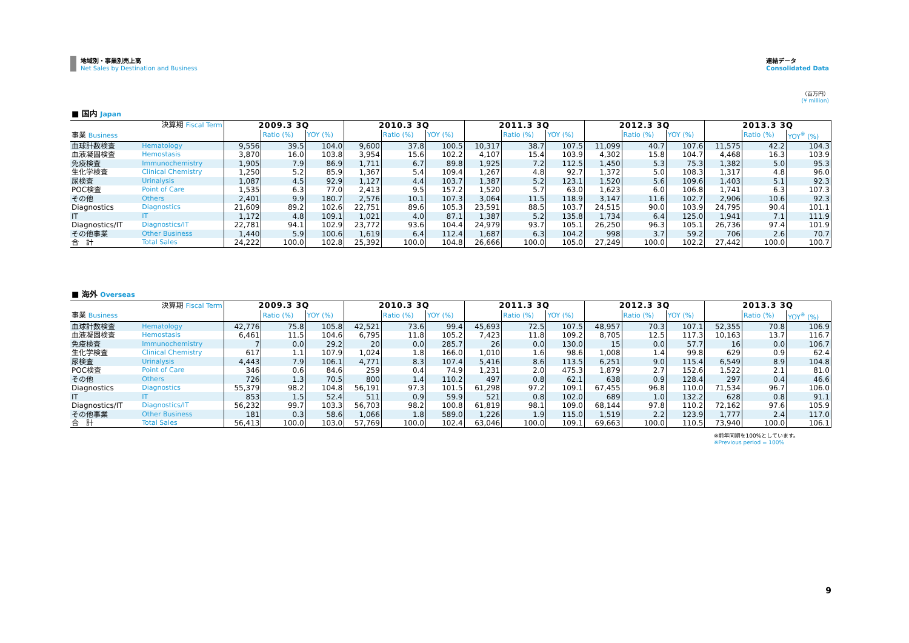地域別・事業別売上高
Net Sales by Destination and Business
連結データ
Consolidated Data
（百万円）
(¥ million)
■ 国内 Japan
| 決算期 Fiscal Term | | 2009.3 3Q | | | 2010.3 3Q | | | 2011.3 3Q | | | 2012.3 3Q | | | 2013.3 3Q | | |
| 事業 Business | | | Ratio (%) | YOY (%) | | Ratio (%) | YOY (%) | | Ratio (%) | YOY (%) | | Ratio (%) | YOY (%) | | Ratio (%) | YOY<sup>※</sup> (%) |
| 血球計数検査 | Hematology | 9,556 | 39.5 | 104.0 | 9,600 | 37.8 | 100.5 | 10,317 | 38.7 | 107.5 | 11,099 | 40.7 | 107.6 | 11,575 | 42.2 | 104.3 |
| 血液凝固検査 | Hemostasis | 3,870 | 16.0 | 103.8 | 3,954 | 15.6 | 102.2 | 4,107 | 15.4 | 103.9 | 4,302 | 15.8 | 104.7 | 4,468 | 16.3 | 103.9 |
| 免疫検査 | Immunochemistry | 1,905 | 7.9 | 86.9 | 1,711 | 6.7 | 89.8 | 1,925 | 7.2 | 112.5 | 1,450 | 5.3 | 75.3 | 1,382 | 5.0 | 95.3 |
| 生化学検査 | Clinical Chemistry | 1,250 | 5.2 | 85.9 | 1,367 | 5.4 | 109.4 | 1,267 | 4.8 | 92.7 | 1,372 | 5.0 | 108.3 | 1,317 | 4.8 | 96.0 |
| 尿検査 | Urinalysis | 1,087 | 4.5 | 92.9 | 1,127 | 4.4 | 103.7 | 1,387 | 5.2 | 123.1 | 1,520 | 5.6 | 109.6 | 1,403 | 5.1 | 92.3 |
| POC検査 | Point of Care | 1,535 | 6.3 | 77.0 | 2,413 | 9.5 | 157.2 | 1,520 | 5.7 | 63.0 | 1,623 | 6.0 | 106.8 | 1,741 | 6.3 | 107.3 |
| その他 | Others | 2,401 | 9.9 | 180.7 | 2,576 | 10.1 | 107.3 | 3,064 | 11.5 | 118.9 | 3,147 | 11.6 | 102.7 | 2,906 | 10.6 | 92.3 |
| Diagnostics | Diagnostics | 21,609 | 89.2 | 102.6 | 22,751 | 89.6 | 105.3 | 23,591 | 88.5 | 103.7 | 24,515 | 90.0 | 103.9 | 24,795 | 90.4 | 101.1 |
| IT | IT | 1,172 | 4.8 | 109.1 | 1,021 | 4.0 | 87.1 | 1,387 | 5.2 | 135.8 | 1,734 | 6.4 | 125.0 | 1,941 | 7.1 | 111.9 |
| Diagnostics/IT | Diagnostics/IT | 22,781 | 94.1 | 102.9 | 23,772 | 93.6 | 104.4 | 24,979 | 93.7 | 105.1 | 26,250 | 96.3 | 105.1 | 26,736 | 97.4 | 101.9 |
| その他事業 | Other Business | 1,440 | 5.9 | 100.6 | 1,619 | 6.4 | 112.4 | 1,687 | 6.3 | 104.2 | 998 | 3.7 | 59.2 | 706 | 2.6 | 70.7 |
| 合 計 | Total Sales | 24,222 | 100.0 | 102.8 | 25,392 | 100.0 | 104.8 | 26,666 | 100.0 | 105.0 | 27,249 | 100.0 | 102.2 | 27,442 | 100.0 | 100.7 |
■ 海外 Overseas
| 決算期 Fiscal Term | | 2009.3 3Q | | | 2010.3 3Q | | | 2011.3 3Q | | | 2012.3 3Q | | | 2013.3 3Q | | |
| 事業 Business | | | Ratio (%) | YOY (%) | | Ratio (%) | YOY (%) | | Ratio (%) | YOY (%) | | Ratio (%) | YOY (%) | | Ratio (%) | YOY<sup>※</sup> (%) |
| 血球計数検査 | Hematology | 42,776 | 75.8 | 105.8 | 42,521 | 73.6 | 99.4 | 45,693 | 72.5 | 107.5 | 48,957 | 70.3 | 107.1 | 52,355 | 70.8 | 106.9 |
| 血液凝固検査 | Hemostasis | 6,461 | 11.5 | 104.6 | 6,795 | 11.8 | 105.2 | 7,423 | 11.8 | 109.2 | 8,705 | 12.5 | 117.3 | 10,163 | 13.7 | 116.7 |
| 免疫検査 | Immunochemistry | 7 | 0.0 | 29.2 | 20 | 0.0 | 285.7 | 26 | 0.0 | 130.0 | 15 | 0.0 | 57.7 | 16 | 0.0 | 106.7 |
| 生化学検査 | Clinical Chemistry | 617 | 1.1 | 107.9 | 1,024 | 1.8 | 166.0 | 1,010 | 1.6 | 98.6 | 1,008 | 1.4 | 99.8 | 629 | 0.9 | 62.4 |
| 尿検査 | Urinalysis | 4,443 | 7.9 | 106.1 | 4,771 | 8.3 | 107.4 | 5,416 | 8.6 | 113.5 | 6,251 | 9.0 | 115.4 | 6,549 | 8.9 | 104.8 |
| POC検査 | Point of Care | 346 | 0.6 | 84.6 | 259 | 0.4 | 74.9 | 1,231 | 2.0 | 475.3 | 1,879 | 2.7 | 152.6 | 1,522 | 2.1 | 81.0 |
| その他 | Others | 726 | 1.3 | 70.5 | 800 | 1.4 | 110.2 | 497 | 0.8 | 62.1 | 638 | 0.9 | 128.4 | 297 | 0.4 | 46.6 |
| Diagnostics | Diagnostics | 55,379 | 98.2 | 104.8 | 56,191 | 97.3 | 101.5 | 61,298 | 97.2 | 109.1 | 67,455 | 96.8 | 110.0 | 71,534 | 96.7 | 106.0 |
| IT | IT | 853 | 1.5 | 52.4 | 511 | 0.9 | 59.9 | 521 | 0.8 | 102.0 | 689 | 1.0 | 132.2 | 628 | 0.8 | 91.1 |
| Diagnostics/IT | Diagnostics/IT | 56,232 | 99.7 | 103.3 | 56,703 | 98.2 | 100.8 | 61,819 | 98.1 | 109.0 | 68,144 | 97.8 | 110.2 | 72,162 | 97.6 | 105.9 |
| その他事業 | Other Business | 181 | 0.3 | 58.6 | 1,066 | 1.8 | 589.0 | 1,226 | 1.9 | 115.0 | 1,519 | 2.2 | 123.9 | 1,777 | 2.4 | 117.0 |
| 合 計 | Total Sales | 56,413 | 100.0 | 103.0 | 57,769 | 100.0 | 102.4 | 63,046 | 100.0 | 109.1 | 69,663 | 100.0 | 110.5 | 73,940 | 100.0 | 106.1 |
※前年同期を100%としています。
※Previous period = 100%
9